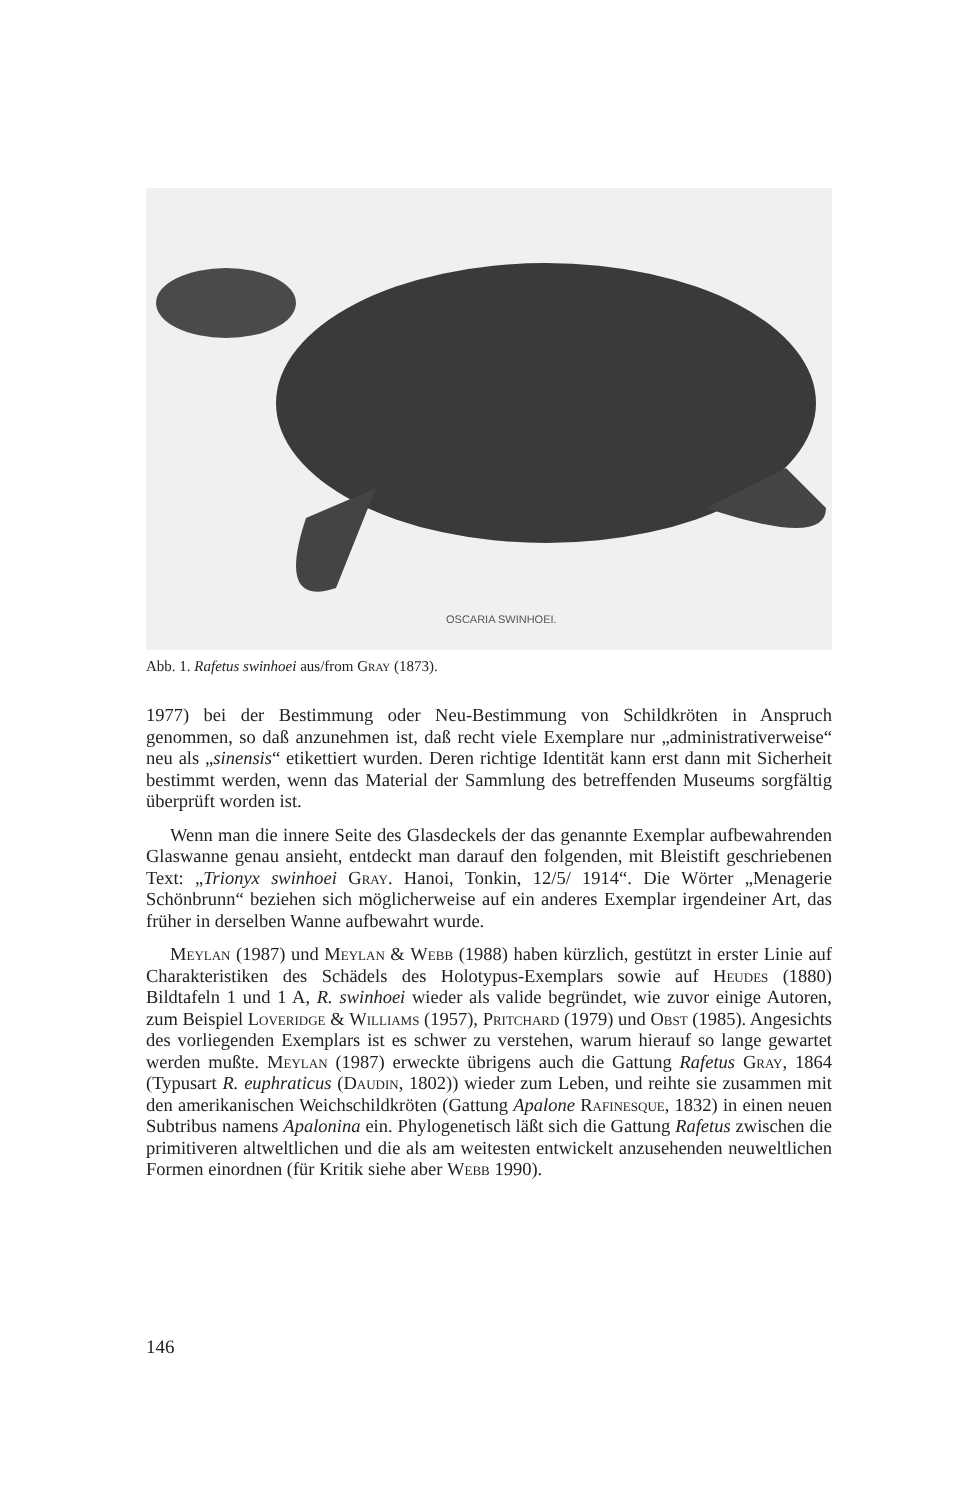OSCARIA SWINHOEI.
Abb. 1. Rafetus swinhoei aus/from Gray (1873).
1977) bei der Bestimmung oder Neu-Bestimmung von Schildkröten in Anspruch genommen, so daß anzunehmen ist, daß recht viele Exemplare nur „administrativerweise“ neu als „sinensis“ etikettiert wurden. Deren richtige Identität kann erst dann mit Sicherheit bestimmt werden, wenn das Material der Sammlung des betreffenden Museums sorgfältig überprüft worden ist.
Wenn man die innere Seite des Glasdeckels der das genannte Exemplar aufbewahrenden Glaswanne genau ansieht, entdeckt man darauf den folgenden, mit Bleistift geschriebenen Text: „Trionyx swinhoei Gray. Hanoi, Tonkin, 12/5/ 1914“. Die Wörter „Menagerie Schönbrunn“ beziehen sich möglicherweise auf ein anderes Exemplar irgendeiner Art, das früher in derselben Wanne aufbewahrt wurde.
Meylan (1987) und Meylan & Webb (1988) haben kürzlich, gestützt in erster Linie auf Charakteristiken des Schädels des Holotypus-Exemplars sowie auf Heudes (1880) Bildtafeln 1 und 1 A, R. swinhoei wieder als valide begründet, wie zuvor einige Autoren, zum Beispiel Loveridge & Williams (1957), Pritchard (1979) und Obst (1985). Angesichts des vorliegenden Exemplars ist es schwer zu verstehen, warum hierauf so lange gewartet werden mußte. Meylan (1987) erweckte übrigens auch die Gattung Rafetus Gray, 1864 (Typusart R. euphraticus (Daudin, 1802)) wieder zum Leben, und reihte sie zusammen mit den amerikanischen Weichschildkröten (Gattung Apalone Rafinesque, 1832) in einen neuen Subtribus namens Apalonina ein. Phylogenetisch läßt sich die Gattung Rafetus zwischen die primitiveren altweltlichen und die als am weitesten entwickelt anzusehenden neuweltlichen Formen einordnen (für Kritik siehe aber Webb 1990).
146